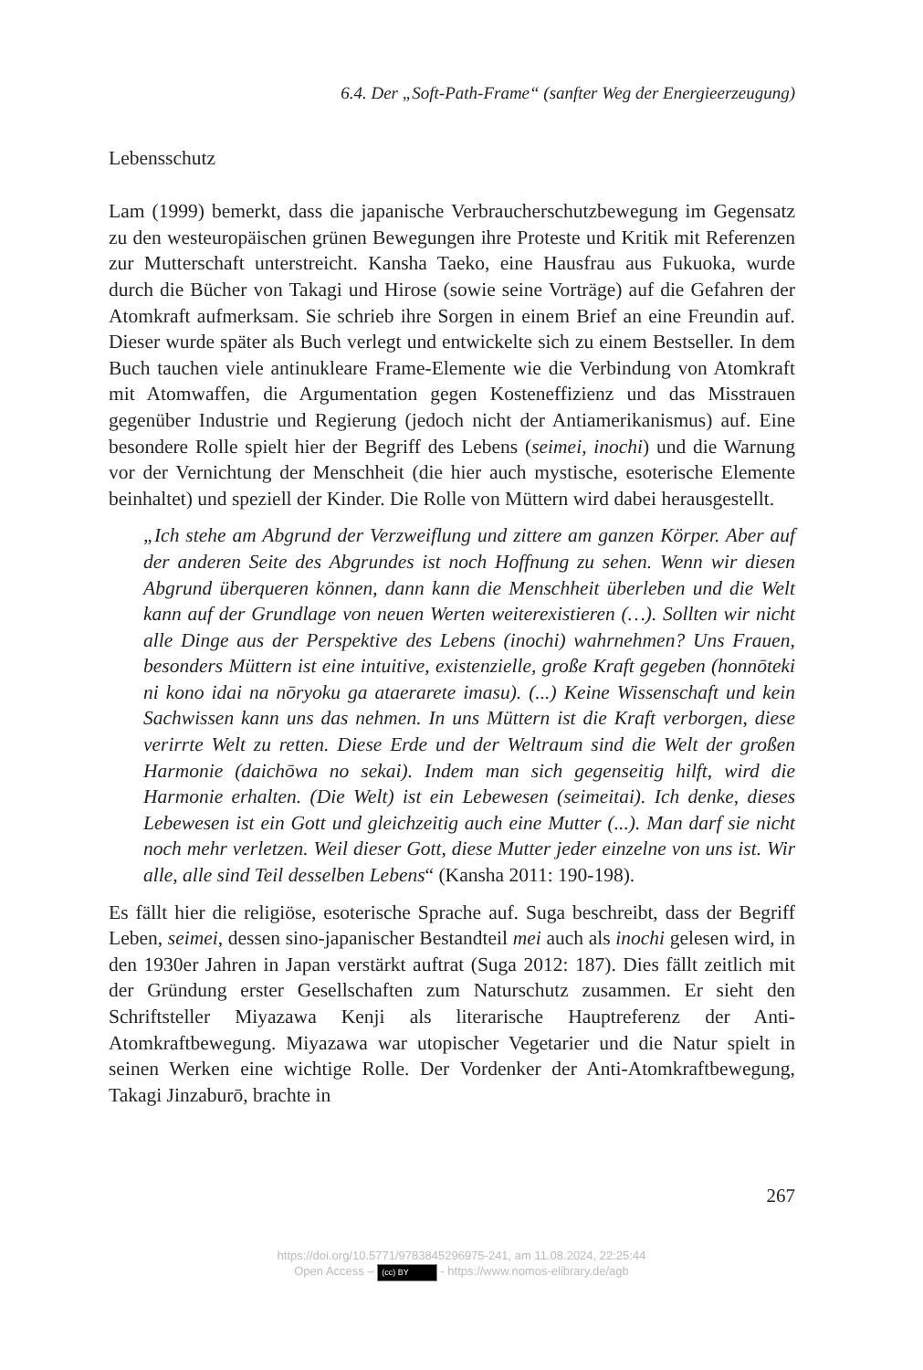6.4. Der „Soft-Path-Frame“ (sanfter Weg der Energieerzeugung)
Lebensschutz
Lam (1999) bemerkt, dass die japanische Verbraucherschutzbewegung im Gegensatz zu den westeuropäischen grünen Bewegungen ihre Proteste und Kritik mit Referenzen zur Mutterschaft unterstreicht. Kansha Taeko, eine Hausfrau aus Fukuoka, wurde durch die Bücher von Takagi und Hirose (sowie seine Vorträge) auf die Gefahren der Atomkraft aufmerksam. Sie schrieb ihre Sorgen in einem Brief an eine Freundin auf. Dieser wurde später als Buch verlegt und entwickelte sich zu einem Bestseller. In dem Buch tauchen viele antinukleare Frame-Elemente wie die Verbindung von Atomkraft mit Atomwaffen, die Argumentation gegen Kosteneffizienz und das Misstrauen gegenüber Industrie und Regierung (jedoch nicht der Antiamerikanismus) auf. Eine besondere Rolle spielt hier der Begriff des Lebens (seimei, inochi) und die Warnung vor der Vernichtung der Menschheit (die hier auch mystische, esoterische Elemente beinhaltet) und speziell der Kinder. Die Rolle von Müttern wird dabei herausgestellt.
„Ich stehe am Abgrund der Verzweiflung und zittere am ganzen Körper. Aber auf der anderen Seite des Abgrundes ist noch Hoffnung zu sehen. Wenn wir diesen Abgrund überqueren können, dann kann die Menschheit überleben und die Welt kann auf der Grundlage von neuen Werten weiterexistieren (…). Sollten wir nicht alle Dinge aus der Perspektive des Lebens (inochi) wahrnehmen? Uns Frauen, besonders Müttern ist eine intuitive, existenzielle, große Kraft gegeben (honnōteki ni kono idai na nōryoku ga ataerarete imasu). (...) Keine Wissenschaft und kein Sachwissen kann uns das nehmen. In uns Müttern ist die Kraft verborgen, diese verirrte Welt zu retten. Diese Erde und der Weltraum sind die Welt der großen Harmonie (daichōwa no sekai). Indem man sich gegenseitig hilft, wird die Harmonie erhalten. (Die Welt) ist ein Lebewesen (seimeitai). Ich denke, dieses Lebewesen ist ein Gott und gleichzeitig auch eine Mutter (...). Man darf sie nicht noch mehr verletzen. Weil dieser Gott, diese Mutter jeder einzelne von uns ist. Wir alle, alle sind Teil desselben Lebens“ (Kansha 2011: 190-198).
Es fällt hier die religiöse, esoterische Sprache auf. Suga beschreibt, dass der Begriff Leben, seimei, dessen sino-japanischer Bestandteil mei auch als inochi gelesen wird, in den 1930er Jahren in Japan verstärkt auftrat (Suga 2012: 187). Dies fällt zeitlich mit der Gründung erster Gesellschaften zum Naturschutz zusammen. Er sieht den Schriftsteller Miyazawa Kenji als literarische Hauptreferenz der Anti-Atomkraftbewegung. Miyazawa war utopischer Vegetarier und die Natur spielt in seinen Werken eine wichtige Rolle. Der Vordenker der Anti-Atomkraftbewegung, Takagi Jinzaburō, brachte in
267
https://doi.org/10.5771/9783845296975-241, am 11.08.2024, 22:25:44
Open Access – (cc) BY - https://www.nomos-elibrary.de/agb